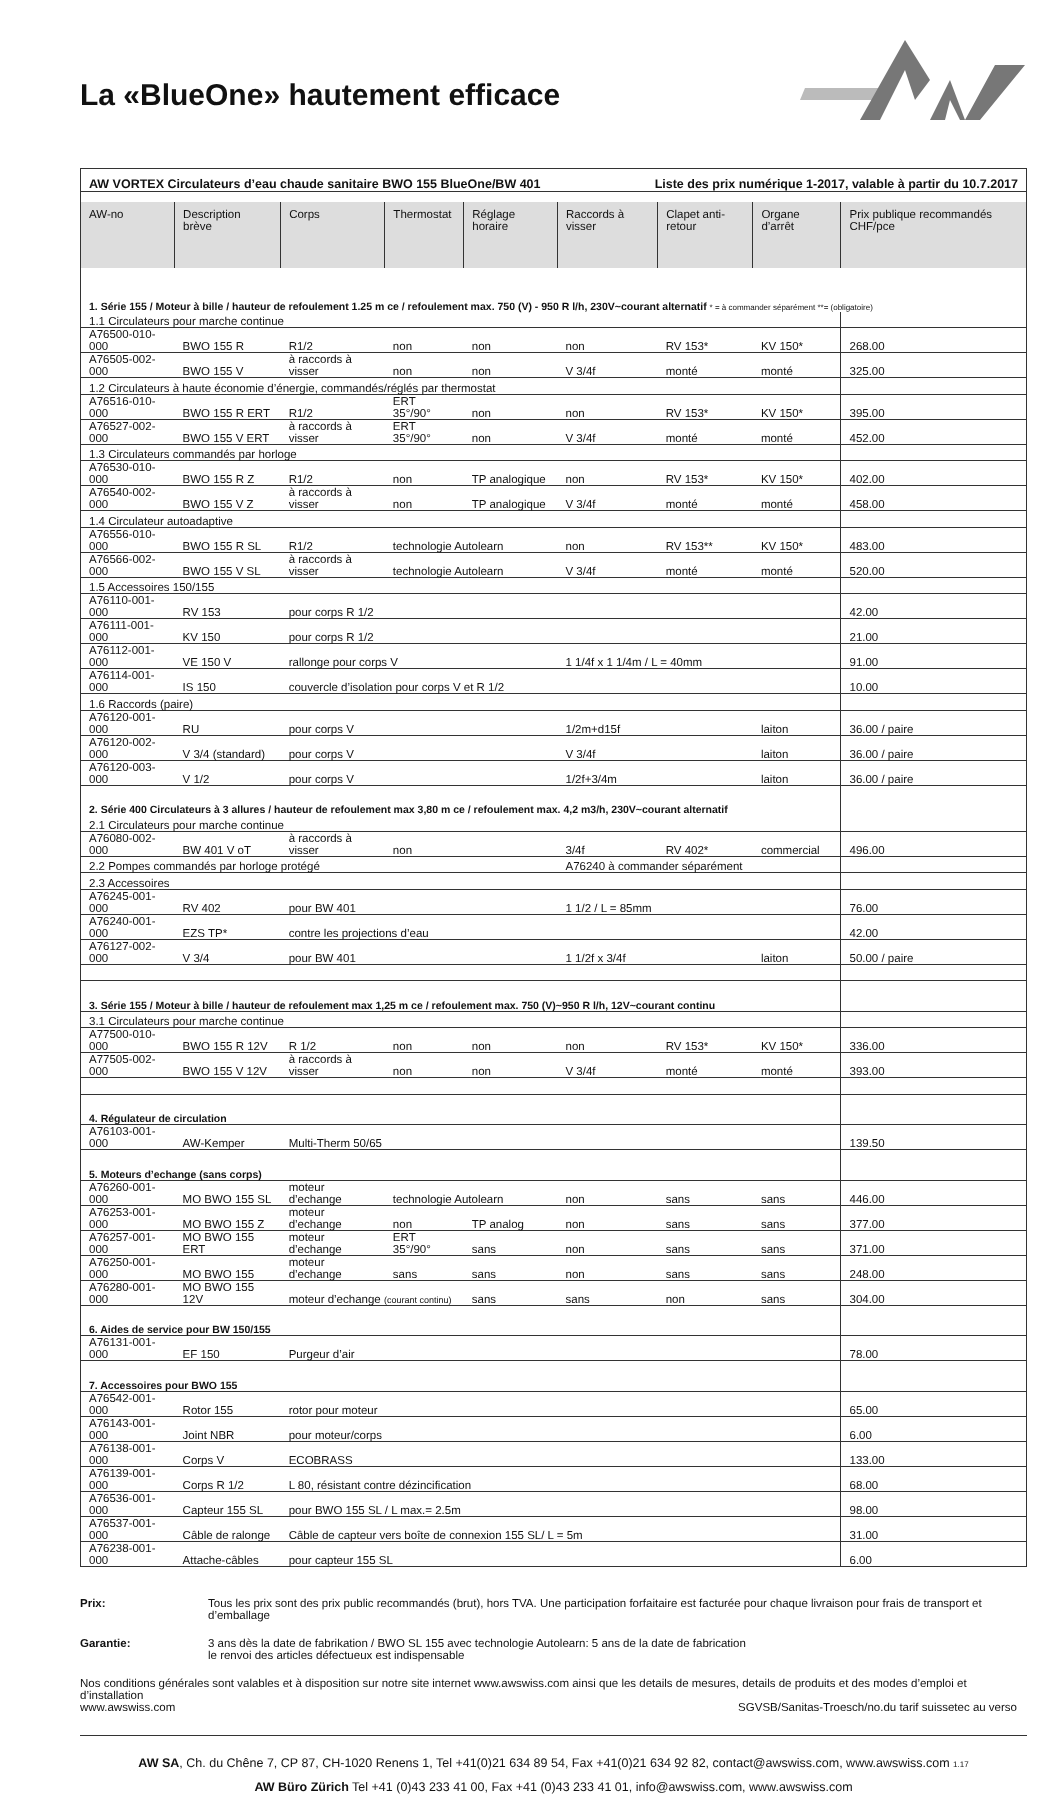La «BlueOne» hautement efficace
| AW VORTEX Circulateurs d’eau chaude sanitaire BWO 155 BlueOne/BW 401 Liste des prix numérique 1-2017, valable à partir du 10.7.2017 | | | | | | | | |
| AW-no | Description brève | Corps | Thermostat | Réglage horaire | Raccords à visser | Clapet anti-retour | Organe d’arrêt | Prix publique recommandés CHF/pce |
| 1. Série 155 / Moteur à bille / hauteur de refoulement 1.25 m ce / refoulement max. 750 (V) - 950 R l/h, 230V~courant alternatif * = à commander séparément **= (obligatoire) | | | | | | | | |
| 1.1 Circulateurs pour marche continue | | | | | | | | |
| A76500-010-000 | BWO 155 R | R1/2 | non | non | non | RV 153* | KV 150* | 268.00 |
| A76505-002-000 | BWO 155 V | à raccords à visser | non | non | V 3/4f | monté | monté | 325.00 |
| 1.2 Circulateurs à haute économie d’énergie, commandés/réglés par thermostat | | | | | | | | |
| A76516-010-000 | BWO 155 R ERT | R1/2 | ERT 35°/90° | non | non | RV 153* | KV 150* | 395.00 |
| A76527-002-000 | BWO 155 V ERT | à raccords à visser | ERT 35°/90° | non | V 3/4f | monté | monté | 452.00 |
| 1.3 Circulateurs commandés par horloge | | | | | | | | |
| A76530-010-000 | BWO 155 R Z | R1/2 | non | TP analogique | non | RV 153* | KV 150* | 402.00 |
| A76540-002-000 | BWO 155 V Z | à raccords à visser | non | TP analogique | V 3/4f | monté | monté | 458.00 |
| 1.4 Circulateur autoadaptive | | | | | | | | |
| A76556-010-000 | BWO 155 R SL | R1/2 | technologie Autolearn | | non | RV 153** | KV 150* | 483.00 |
| A76566-002-000 | BWO 155 V SL | à raccords à visser | technologie Autolearn | | V 3/4f | monté | monté | 520.00 |
| 1.5 Accessoires 150/155 | | | | | | | | |
| A76110-001-000 | RV 153 | pour corps R 1/2 | | | | | | 42.00 |
| A76111-001-000 | KV 150 | pour corps R 1/2 | | | | | | 21.00 |
| A76112-001-000 | VE 150 V | rallonge pour corps V | | | 1 1/4f x 1 1/4m / L = 40mm | | | 91.00 |
| A76114-001-000 | IS 150 | couvercle d’isolation pour corps V et R 1/2 | | | | | | 10.00 |
| 1.6 Raccords (paire) | | | | | | | | |
| A76120-001-000 | RU | pour corps V | | | 1/2m+d15f | | laiton | 36.00 / paire |
| A76120-002-000 | V 3/4 (standard) | pour corps V | | | V 3/4f | | laiton | 36.00 / paire |
| A76120-003-000 | V 1/2 | pour corps V | | | 1/2f+3/4m | | laiton | 36.00 / paire |
| 2. Série 400 Circulateurs à 3 allures / hauteur de refoulement max 3,80 m ce / refoulement max. 4,2 m3/h, 230V~courant alternatif | | | | | | | | |
| 2.1 Circulateurs pour marche continue | | | | | | | | |
| A76080-002-000 | BW 401 V oT | à raccords à visser | non | | 3/4f | RV 402* | commercial | 496.00 |
| 2.2 Pompes commandés par horloge protégé | | | | | A76240 à commander séparément | | | |
| 2.3 Accessoires | | | | | | | | |
| A76245-001-000 | RV 402 | pour BW 401 | | | 1 1/2 / L = 85mm | | | 76.00 |
| A76240-001-000 | EZS TP* | contre les projections d’eau | | | | | | 42.00 |
| A76127-002-000 | V 3/4 | pour BW 401 | | | 1 1/2f x 3/4f | | laiton | 50.00 / paire |
| 3. Série 155 / Moteur à bille / hauteur de refoulement max 1,25 m ce / refoulement max. 750 (V)~950 R l/h, 12V~courant continu | | | | | | | | |
| 3.1 Circulateurs pour marche continue | | | | | | | | |
| A77500-010-000 | BWO 155 R 12V | R 1/2 | non | non | non | RV 153* | KV 150* | 336.00 |
| A77505-002-000 | BWO 155 V 12V | à raccords à visser | non | non | V 3/4f | monté | monté | 393.00 |
| 4. Régulateur de circulation | | | | | | | | |
| A76103-001-000 | AW-Kemper | Multi-Therm 50/65 | | | | | | 139.50 |
| 5. Moteurs d’echange (sans corps) | | | | | | | | |
| A76260-001-000 | MO BWO 155 SL | moteur d’echange | technologie Autolearn | | non | sans | sans | 446.00 |
| A76253-001-000 | MO BWO 155 Z | moteur d’echange | non | TP analog | non | sans | sans | 377.00 |
| A76257-001-000 | MO BWO 155 ERT | moteur d’echange | ERT 35°/90° | sans | non | sans | sans | 371.00 |
| A76250-001-000 | MO BWO 155 | moteur d’echange | sans | sans | non | sans | sans | 248.00 |
| A76280-001-000 | MO BWO 155 12V | moteur d’echange (courant continu) | | sans | sans | non | sans | 304.00 |
| 6. Aides de service pour BW 150/155 | | | | | | | | |
| A76131-001-000 | EF 150 | Purgeur d’air | | | | | | 78.00 |
| 7. Accessoires pour BWO 155 | | | | | | | | |
| A76542-001-000 | Rotor 155 | rotor pour moteur | | | | | | 65.00 |
| A76143-001-000 | Joint NBR | pour moteur/corps | | | | | | 6.00 |
| A76138-001-000 | Corps V | ECOBRASS | | | | | | 133.00 |
| A76139-001-000 | Corps R 1/2 | L 80, résistant contre dézincification | | | | | | 68.00 |
| A76536-001-000 | Capteur 155 SL | pour BWO 155 SL / L max.= 2.5m | | | | | | 98.00 |
| A76537-001-000 | Câble de ralonge | Câble de capteur vers boîte de connexion 155 SL/ L = 5m | | | | | | 31.00 |
| A76238-001-000 | Attache-câbles | pour capteur 155 SL | | | | | | 6.00 |
Prix: Tous les prix sont des prix public recommandés (brut), hors TVA. Une participation forfaitaire est facturée pour chaque livraison pour frais de transport et d’emballage
Garantie: 3 ans dès la date de fabrikation / BWO SL 155 avec technologie Autolearn: 5 ans de la date de fabrication
le renvoi des articles défectueux est indispensable
Nos conditions générales sont valables et à disposition sur notre site internet www.awswiss.com ainsi que les details de mesures, details de produits et des modes d’emploi et d’installation
www.awswiss.com SGVSB/Sanitas-Troesch/no.du tarif suissetec au verso
AW SA, Ch. du Chêne 7, CP 87, CH-1020 Renens 1, Tel +41(0)21 634 89 54, Fax +41(0)21 634 92 82, contact@awswiss.com, www.awswiss.com 1.17
AW Büro Zürich Tel +41 (0)43 233 41 00, Fax +41 (0)43 233 41 01, info@awswiss.com, www.awswiss.com